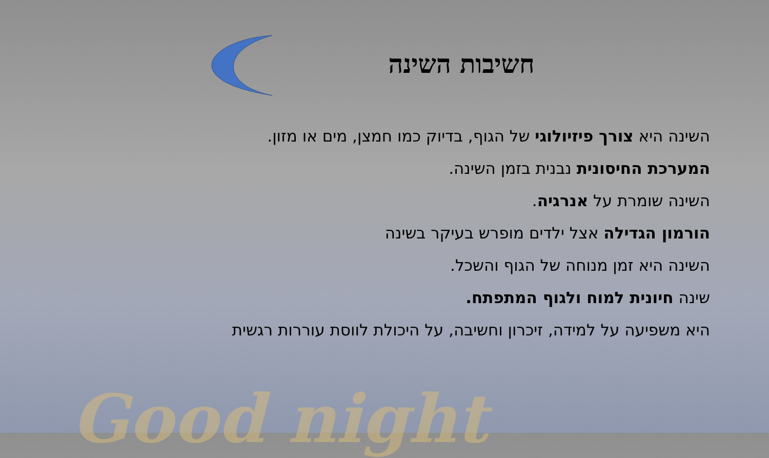Good night
חשיבות השינה
השינה היא צורך פיזיולוגי של הגוף, בדיוק כמו חמצן, מים או מזון.
המערכת החיסונית נבנית בזמן השינה.
השינה שומרת על אנרגיה.
הורמון הגדילה אצל ילדים מופרש בעיקר בשינה
השינה היא זמן מנוחה של הגוף והשכל.
שינה חיונית למוח ולגוף המתפתח.
היא משפיעה על למידה, זיכרון וחשיבה, על היכולת לווסת עוררות רגשית